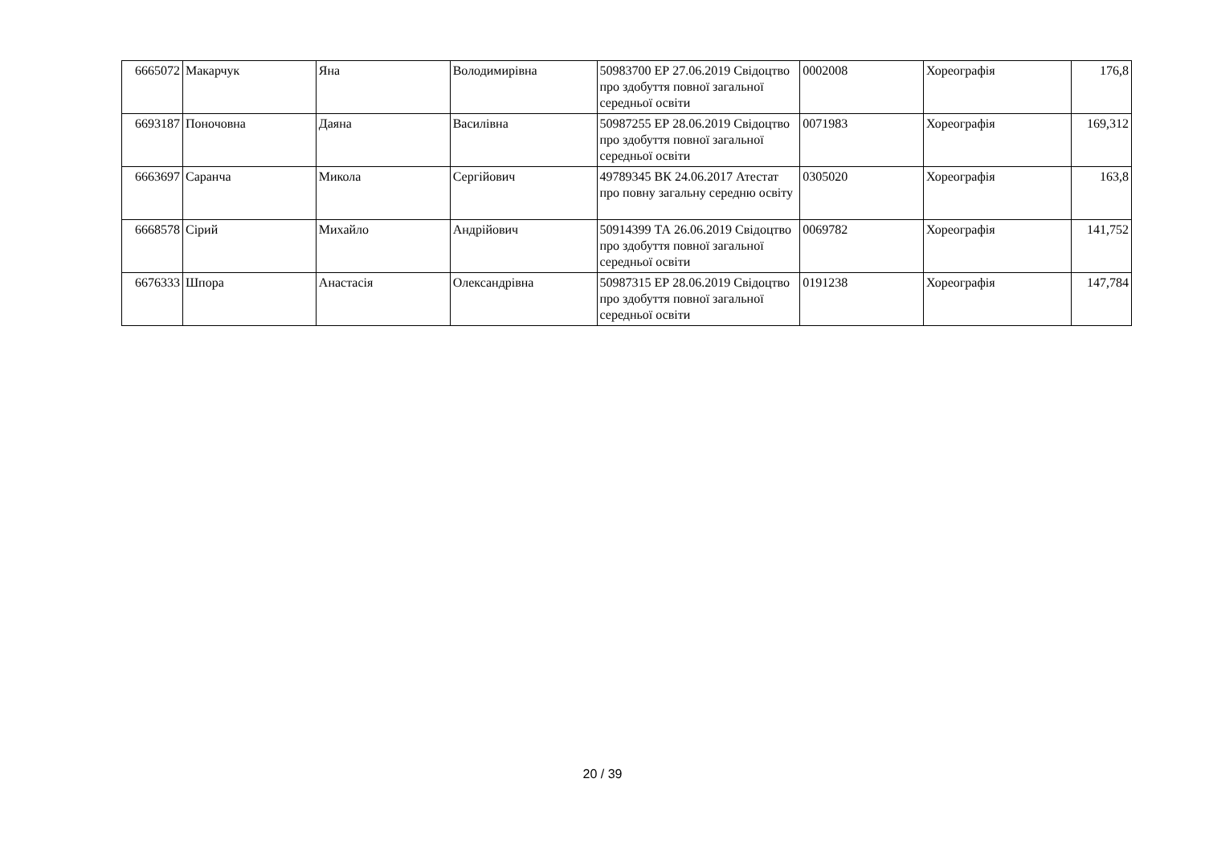| 6665072 | Макарчук | Яна | Володимирівна | 50983700 ЕР 27.06.2019 Свідоцтво про здобуття повної загальної середньої освіти | 0002008 | Хореографія | 176,8 |
| 6693187 | Поночовна | Даяна | Василівна | 50987255 ЕР 28.06.2019 Свідоцтво про здобуття повної загальної середньої освіти | 0071983 | Хореографія | 169,312 |
| 6663697 | Саранча | Микола | Сергійович | 49789345 ВК 24.06.2017 Атестат про повну загальну середню освіту | 0305020 | Хореографія | 163,8 |
| 6668578 | Сірий | Михайло | Андрійович | 50914399 ТА 26.06.2019 Свідоцтво про здобуття повної загальної середньої освіти | 0069782 | Хореографія | 141,752 |
| 6676333 | Шпора | Анастасія | Олександрівна | 50987315 ЕР 28.06.2019 Свідоцтво про здобуття повної загальної середньої освіти | 0191238 | Хореографія | 147,784 |
20 / 39